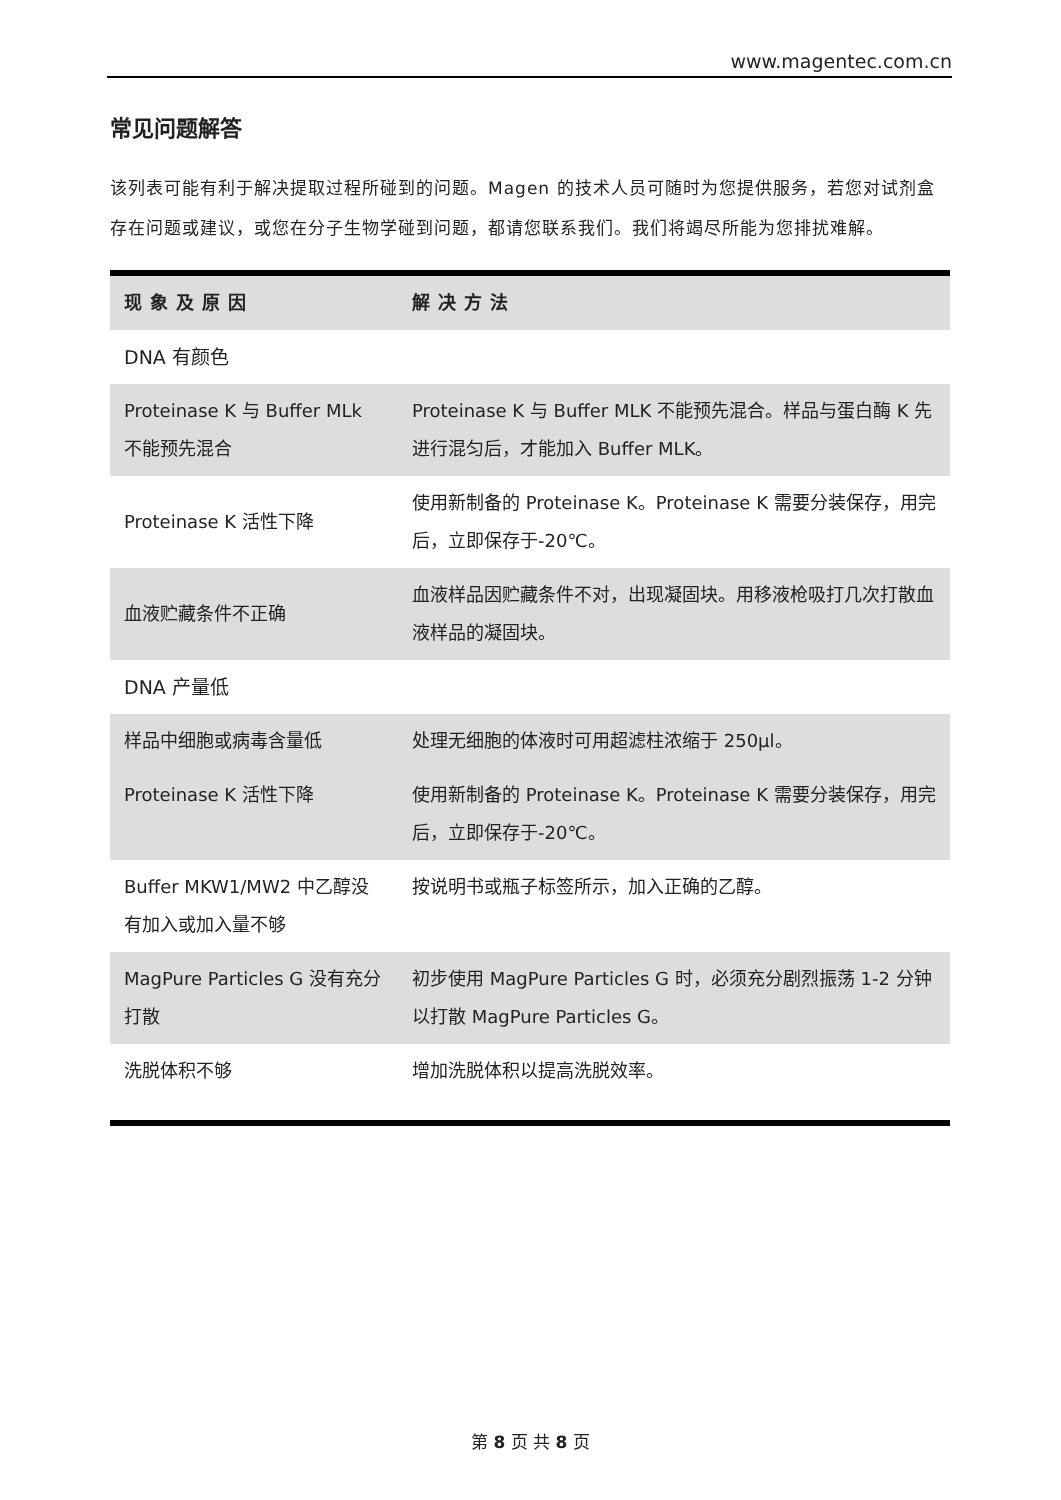www.magentec.com.cn
常见问题解答
该列表可能有利于解决提取过程所碰到的问题。Magen 的技术人员可随时为您提供服务，若您对试剂盒存在问题或建议，或您在分子生物学碰到问题，都请您联系我们。我们将竭尽所能为您排扰难解。
| 现象及原因 | 解决方法 |
| --- | --- |
| DNA 有颜色 | |
| Proteinase K 与 Buffer MLk 不能预先混合 | Proteinase K 与 Buffer MLK 不能预先混合。样品与蛋白酶 K 先进行混匀后，才能加入 Buffer MLK。 |
| Proteinase K 活性下降 | 使用新制备的 Proteinase K。Proteinase K 需要分装保存，用完后，立即保存于-20℃。 |
| 血液贮藏条件不正确 | 血液样品因贮藏条件不对，出现凝固块。用移液枪吸打几次打散血液样品的凝固块。 |
| DNA 产量低 | |
| 样品中细胞或病毒含量低 | 处理无细胞的体液时可用超滤柱浓缩于 250μl。 |
| Proteinase K 活性下降 | 使用新制备的 Proteinase K。Proteinase K 需要分装保存，用完后，立即保存于-20℃。 |
| Buffer MKW1/MW2 中乙醇没有加入或加入量不够 | 按说明书或瓶子标签所示，加入正确的乙醇。 |
| MagPure Particles G 没有充分打散 | 初步使用 MagPure Particles G 时，必须充分剧烈振荡 1-2 分钟以打散 MagPure Particles G。 |
| 洗脱体积不够 | 增加洗脱体积以提高洗脱效率。 |
第 8 页 共 8 页